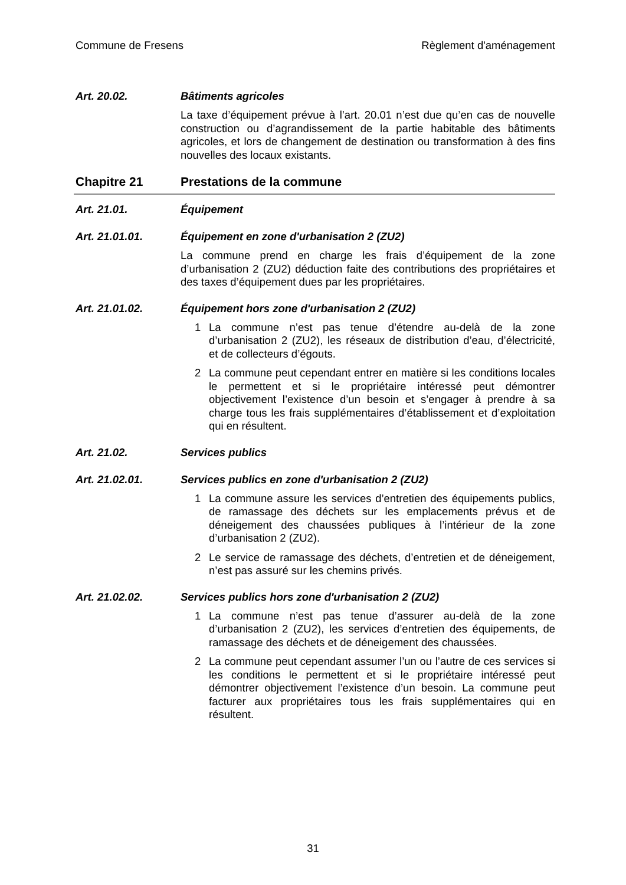Commune de Fresens Règlement d'aménagement
Art. 20.02. Bâtiments agricoles
La taxe d’équipement prévue à l’art. 20.01 n’est due qu’en cas de nouvelle construction ou d’agrandissement de la partie habitable des bâtiments agricoles, et lors de changement de destination ou transformation à des fins nouvelles des locaux existants.
Chapitre 21 Prestations de la commune
Art. 21.01. Équipement
Art. 21.01.01. Équipement en zone d'urbanisation 2 (ZU2)
La commune prend en charge les frais d’équipement de la zone d’urbanisation 2 (ZU2) déduction faite des contributions des propriétaires et des taxes d’équipement dues par les propriétaires.
Art. 21.01.02. Équipement hors zone d'urbanisation 2 (ZU2)
1 La commune n’est pas tenue d’étendre au-delà de la zone d’urbanisation 2 (ZU2), les réseaux de distribution d’eau, d’électricité, et de collecteurs d’égouts.
2 La commune peut cependant entrer en matière si les conditions locales le permettent et si le propriétaire intéressé peut démontrer objectivement l’existence d’un besoin et s’engager à prendre à sa charge tous les frais supplémentaires d’établissement et d’exploitation qui en résultent.
Art. 21.02. Services publics
Art. 21.02.01. Services publics en zone d'urbanisation 2 (ZU2)
1 La commune assure les services d’entretien des équipements publics, de ramassage des déchets sur les emplacements prévus et de déneigement des chaussées publiques à l’intérieur de la zone d’urbanisation 2 (ZU2).
2 Le service de ramassage des déchets, d’entretien et de déneigement, n’est pas assuré sur les chemins privés.
Art. 21.02.02. Services publics hors zone d'urbanisation 2 (ZU2)
1 La commune n’est pas tenue d’assurer au-delà de la zone d’urbanisation 2 (ZU2), les services d’entretien des équipements, de ramassage des déchets et de déneigement des chaussées.
2 La commune peut cependant assumer l’un ou l’autre de ces services si les conditions le permettent et si le propriétaire intéressé peut démontrer objectivement l’existence d’un besoin. La commune peut facturer aux propriétaires tous les frais supplémentaires qui en résultent.
31